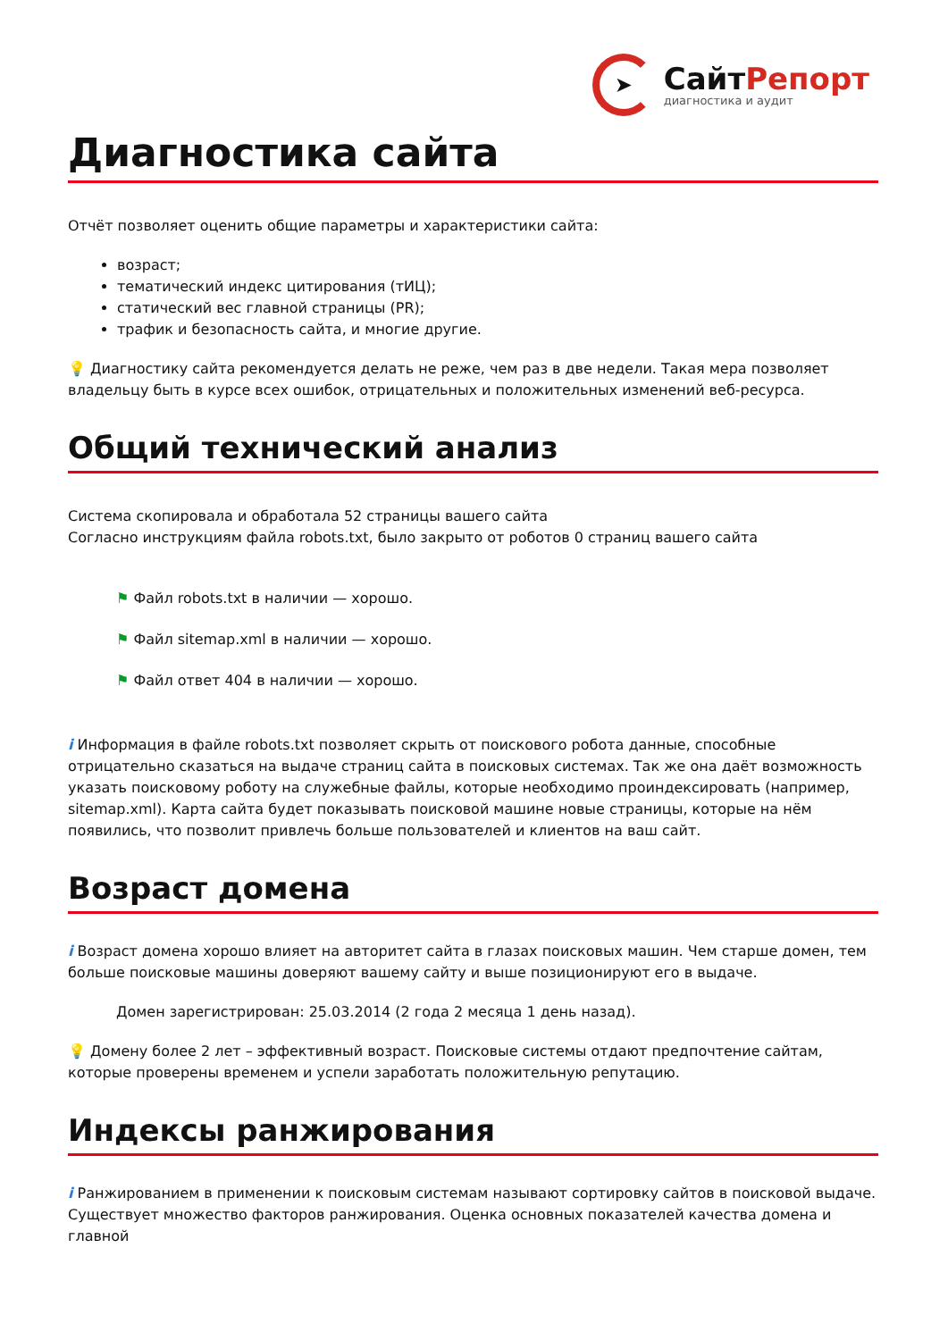➤
СайтРепорт
диагностика и аудит
Диагностика сайта
Отчёт позволяет оценить общие параметры и характеристики сайта:
возраст;
тематический индекс цитирования (тИЦ);
статический вес главной страницы (PR);
трафик и безопасность сайта, и многие другие.
💡 Диагностику сайта рекомендуется делать не реже, чем раз в две недели. Такая мера позволяет владельцу быть в курсе всех ошибок, отрицательных и положительных изменений веб-ресурса.
Общий технический анализ
Система скопировала и обработала 52 страницы вашего сайта
Согласно инструкциям файла robots.txt, было закрыто от роботов 0 страниц вашего сайта
⚑ Файл robots.txt в наличии — хорошо.
⚑ Файл sitemap.xml в наличии — хорошо.
⚑ Файл ответ 404 в наличии — хорошо.
i Информация в файле robots.txt позволяет скрыть от поискового робота данные, способные отрицательно сказаться на выдаче страниц сайта в поисковых системах. Так же она даёт возможность указать поисковому роботу на служебные файлы, которые необходимо проиндексировать (например, sitemap.xml). Карта сайта будет показывать поисковой машине новые страницы, которые на нём появились, что позволит привлечь больше пользователей и клиентов на ваш сайт.
Возраст домена
i Возраст домена хорошо влияет на авторитет сайта в глазах поисковых машин. Чем старше домен, тем больше поисковые машины доверяют вашему сайту и выше позиционируют его в выдаче.
Домен зарегистрирован: 25.03.2014 (2 года 2 месяца 1 день назад).
💡 Домену более 2 лет – эффективный возраст. Поисковые системы отдают предпочтение сайтам, которые проверены временем и успели заработать положительную репутацию.
Индексы ранжирования
i Ранжированием в применении к поисковым системам называют сортировку сайтов в поисковой выдаче. Существует множество факторов ранжирования. Оценка основных показателей качества домена и главной